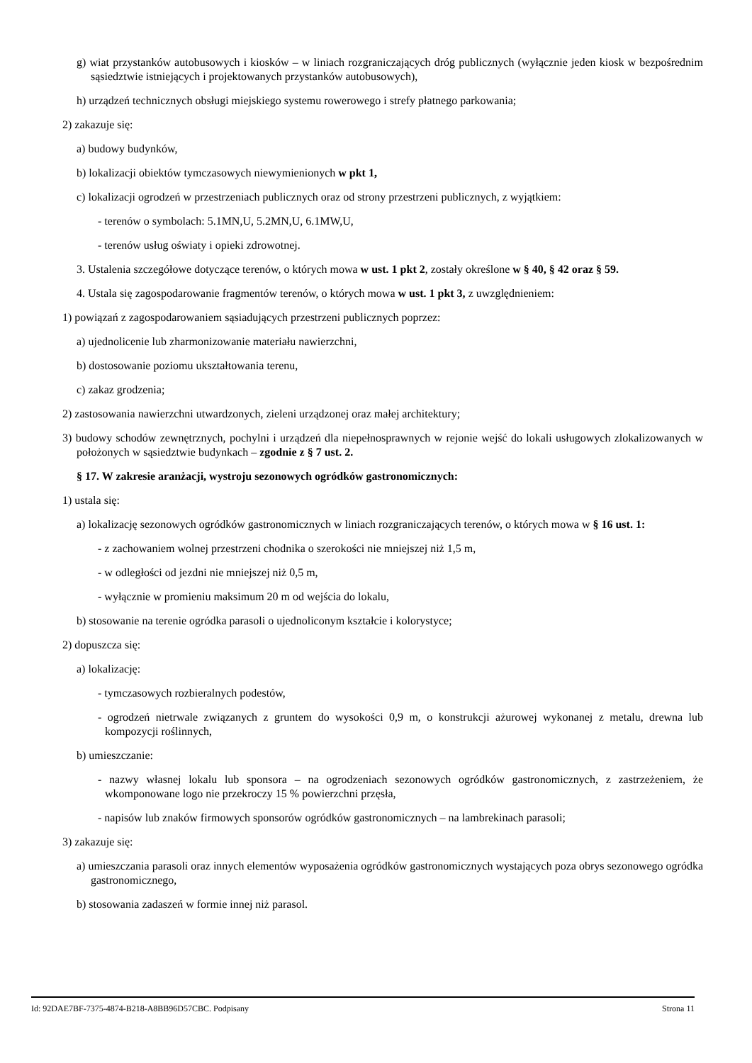g) wiat przystanków autobusowych i kiosków – w liniach rozgraniczających dróg publicznych (wyłącznie jeden kiosk w bezpośrednim sąsiedztwie istniejących i projektowanych przystanków autobusowych),
h) urządzeń technicznych obsługi miejskiego systemu rowerowego i strefy płatnego parkowania;
2) zakazuje się:
a) budowy budynków,
b) lokalizacji obiektów tymczasowych niewymienionych w pkt 1,
c) lokalizacji ogrodzeń w przestrzeniach publicznych oraz od strony przestrzeni publicznych, z wyjątkiem:
- terenów o symbolach: 5.1MN,U, 5.2MN,U, 6.1MW,U,
- terenów usług oświaty i opieki zdrowotnej.
3. Ustalenia szczegółowe dotyczące terenów, o których mowa w ust. 1 pkt 2, zostały określone w § 40, § 42 oraz § 59.
4. Ustala się zagospodarowanie fragmentów terenów, o których mowa w ust. 1 pkt 3, z uwzględnieniem:
1) powiązań z zagospodarowaniem sąsiadujących przestrzeni publicznych poprzez:
a) ujednolicenie lub zharmonizowanie materiału nawierzchni,
b) dostosowanie poziomu ukształtowania terenu,
c) zakaz grodzenia;
2) zastosowania nawierzchni utwardzonych, zieleni urządzonej oraz małej architektury;
3) budowy schodów zewnętrznych, pochylni i urządzeń dla niepełnosprawnych w rejonie wejść do lokali usługowych zlokalizowanych w położonych w sąsiedztwie budynkach – zgodnie z § 7 ust. 2.
§ 17. W zakresie aranżacji, wystroju sezonowych ogródków gastronomicznych:
1) ustala się:
a) lokalizację sezonowych ogródków gastronomicznych w liniach rozgraniczających terenów, o których mowa w § 16 ust. 1:
- z zachowaniem wolnej przestrzeni chodnika o szerokości nie mniejszej niż 1,5 m,
- w odległości od jezdni nie mniejszej niż 0,5 m,
- wyłącznie w promieniu maksimum 20 m od wejścia do lokalu,
b) stosowanie na terenie ogródka parasoli o ujednoliconym kształcie i kolorystyce;
2) dopuszcza się:
a) lokalizację:
- tymczasowych rozbieralnych podestów,
- ogrodzeń nietrwale związanych z gruntem do wysokości 0,9 m, o konstrukcji ażurowej wykonanej z metalu, drewna lub kompozycji roślinnych,
b) umieszczanie:
- nazwy własnej lokalu lub sponsora – na ogrodzeniach sezonowych ogródków gastronomicznych, z zastrzeżeniem, że wkomponowane logo nie przekroczy 15 % powierzchni przęsła,
- napisów lub znaków firmowych sponsorów ogródków gastronomicznych – na lambrekinach parasoli;
3) zakazuje się:
a) umieszczania parasoli oraz innych elementów wyposażenia ogródków gastronomicznych wystających poza obrys sezonowego ogródka gastronomicznego,
b) stosowania zadaszeń w formie innej niż parasol.
Id: 92DAE7BF-7375-4874-B218-A8BB96D57CBC. Podpisany Strona 11